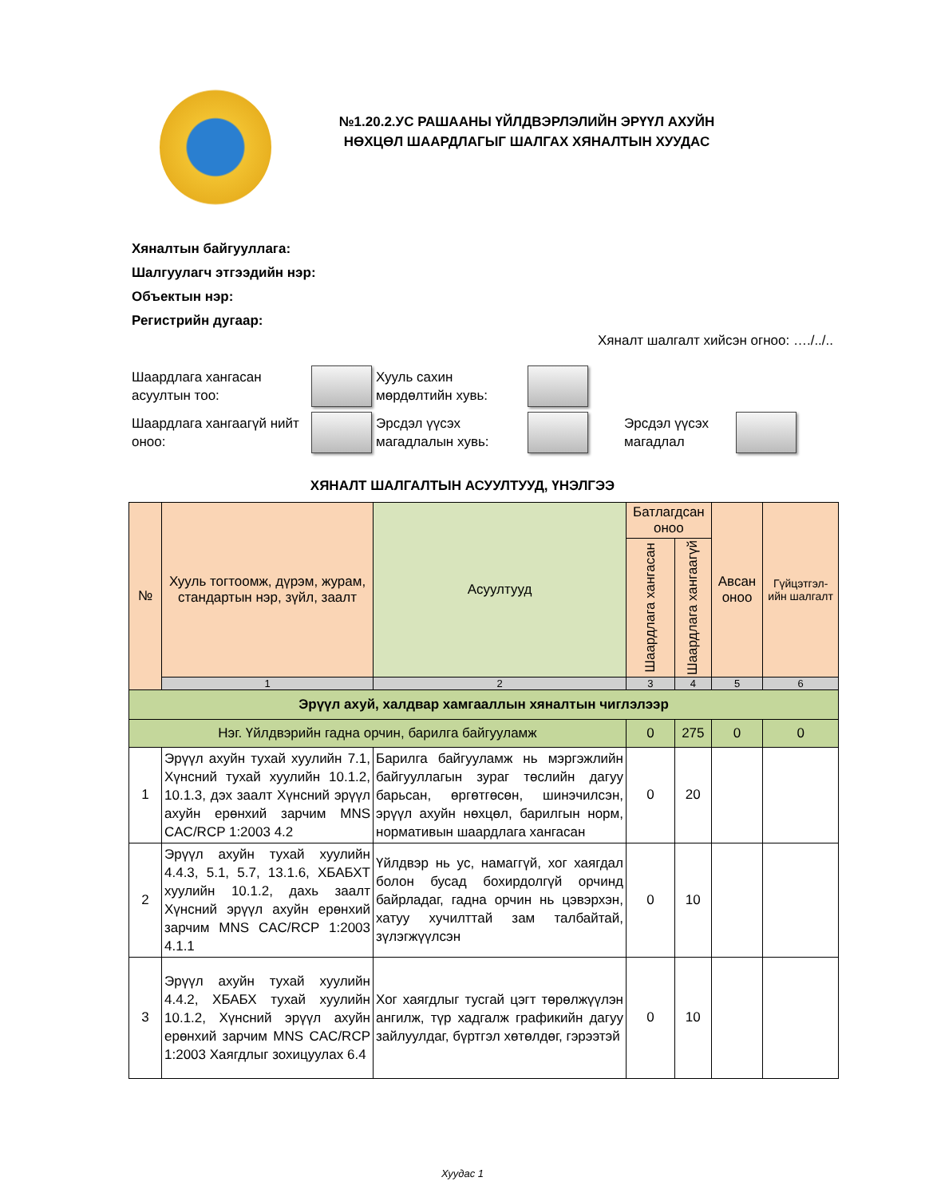№1.20.2.УС РАШААНЫ ҮЙЛДВЭРЛЭЛИЙН ЭРҮҮЛ АХУЙН НӨХЦӨЛ ШААРДЛАГЫГ ШАЛГАХ ХЯНАЛТЫН ХУУДАС
Хяналтын байгууллага:
Шалгуулагч этгээдийн нэр:
Объектын нэр:
Регистрийн дугаар:
Хяналт шалгалт хийсэн огноо: …./../..
Шаардлага хангасан асуултын тоо:
Хууль сахин мөрдөлтийн хувь:
Шаардлага хангаагүй нийт оноо:
Эрсдэл үүсэх магадлалын хувь:
Эрсдэл үүсэх магадлал
ХЯНАЛТ ШАЛГАЛТЫН АСУУЛТУУД, ҮНЭЛГЭЭ
| № | Хууль тогтоомж, дүрэм, журам, стандартын нэр, зүйл, заалт | Асуултууд | Батлагдсан оноо | | Авсан оноо | Гүйцэтгэл-ийн шалгалт |
| --- | --- | --- | --- | --- | --- | --- |
| | | | Шаардлага хангасан | Шаардлага хангаагүй | | |
| | 1 | 2 | 3 | 4 | 5 | 6 |
| Эрүүл ахуй, халдвар хамгааллын хяналтын чиглэлээр | | | | | | |
| Нэг. Үйлдвэрийн гадна орчин, барилга байгууламж | | | 0 | 275 | 0 | 0 |
| 1 | Эрүүл ахуйн тухай хуулийн 7.1, Хүнсний тухай хуулийн 10.1.2, 10.1.3, дэх заалт Хүнсний эрүүл ахуйн ерөнхий зарчим MNS CAC/RCP 1:2003 4.2 | Барилга байгууламж нь мэргэжлийн байгууллагын зураг төслийн дагуу барьсан, өргөтгөсөн, шинэчилсэн, эрүүл ахуйн нөхцөл, барилгын норм, нормативын шаардлага хангасан | 0 | 20 | | |
| 2 | Эрүүл ахуйн тухай хуулийн 4.4.3, 5.1, 5.7, 13.1.6, ХБАБХТ хуулийн 10.1.2, дахь заалт Хүнсний эрүүл ахуйн ерөнхий зарчим MNS CAC/RCP 1:2003 4.1.1 | Үйлдвэр нь ус, намаггүй, хог хаягдал болон бусад бохирдолгүй орчинд байрладаг, гадна орчин нь цэвэрхэн, хатуу хучилттай зам талбайтай, зүлэгжүүлсэн | 0 | 10 | | |
| 3 | Эрүүл ахуйн тухай хуулийн 4.4.2, ХБАБХ тухай хуулийн 10.1.2, Хүнсний эрүүл ахуйн ерөнхий зарчим MNS CAC/RCP 1:2003 Хаягдлыг зохицуулах 6.4 | Хог хаягдлыг тусгай цэгт төрөлжүүлэн ангилж, түр хадгалж графикийн дагуу зайлуулдаг, бүртгэл хөтөлдөг, гэрээтэй | 0 | 10 | | |
Хуудас 1